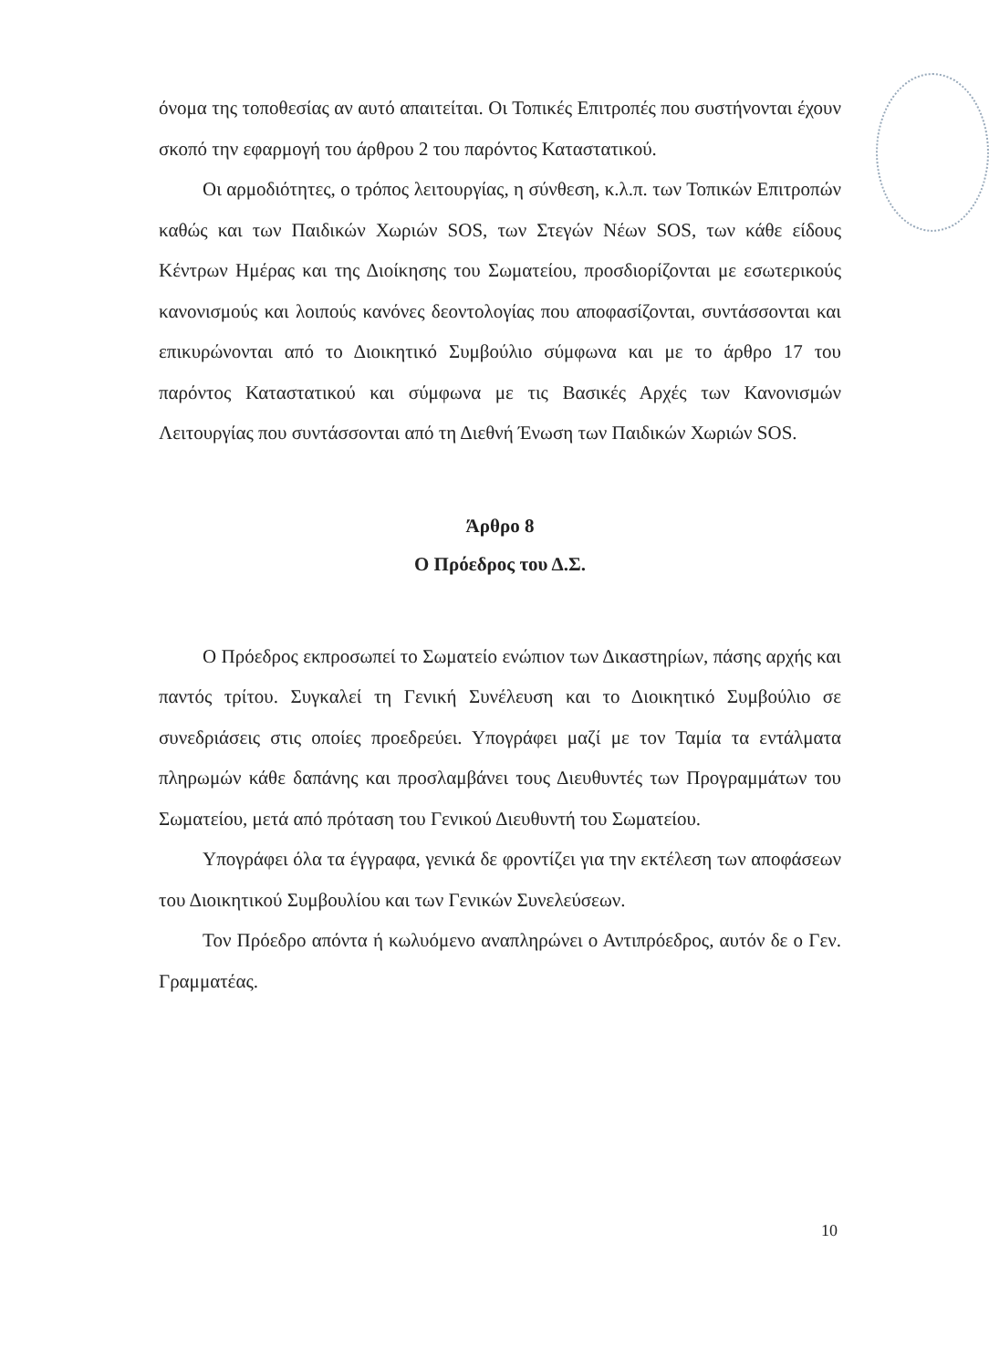όνομα της τοποθεσίας αν αυτό απαιτείται. Οι Τοπικές Επιτροπές που συστήνονται έχουν σκοπό την εφαρμογή του άρθρου 2 του παρόντος Καταστατικού.
Οι αρμοδιότητες, ο τρόπος λειτουργίας, η σύνθεση, κ.λ.π. των Τοπικών Επιτροπών καθώς και των Παιδικών Χωριών SOS, των Στεγών Νέων SOS, των κάθε είδους Κέντρων Ημέρας και της Διοίκησης του Σωματείου, προσδιορίζονται με εσωτερικούς κανονισμούς και λοιπούς κανόνες δεοντολογίας που αποφασίζονται, συντάσσονται και επικυρώνονται από το Διοικητικό Συμβούλιο σύμφωνα και με το άρθρο 17 του παρόντος Καταστατικού και σύμφωνα με τις Βασικές Αρχές των Κανονισμών Λειτουργίας που συντάσσονται από τη Διεθνή Ένωση των Παιδικών Χωριών SOS.
Άρθρο 8
Ο Πρόεδρος του Δ.Σ.
Ο Πρόεδρος εκπροσωπεί το Σωματείο ενώπιον των Δικαστηρίων, πάσης αρχής και παντός τρίτου. Συγκαλεί τη Γενική Συνέλευση και το Διοικητικό Συμβούλιο σε συνεδριάσεις στις οποίες προεδρεύει. Υπογράφει μαζί με τον Ταμία τα εντάλματα πληρωμών κάθε δαπάνης και προσλαμβάνει τους Διευθυντές των Προγραμμάτων του Σωματείου, μετά από πρόταση του Γενικού Διευθυντή του Σωματείου.
Υπογράφει όλα τα έγγραφα, γενικά δε φροντίζει για την εκτέλεση των αποφάσεων του Διοικητικού Συμβουλίου και των Γενικών Συνελεύσεων.
Τον Πρόεδρο απόντα ή κωλυόμενο αναπληρώνει ο Αντιπρόεδρος, αυτόν δε ο Γεν. Γραμματέας.
10